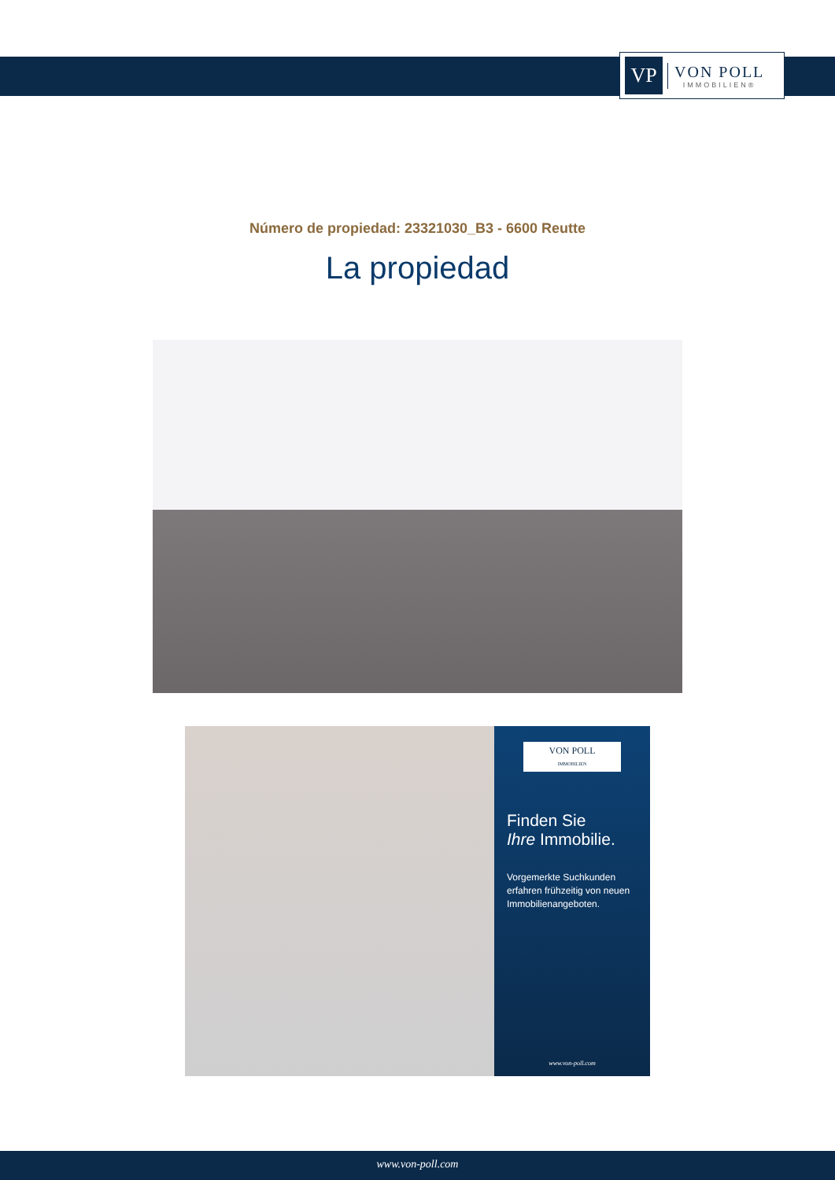VP
VON POLL
IMMOBILIEN®
Número de propiedad: 23321030_B3 - 6600 Reutte
La propiedad
VON POLL
IMMOBILIEN
Finden Sie
Ihre Immobilie.
Vorgemerkte Suchkunden erfahren frühzeitig von neuen Immobilienangeboten.
www.von-poll.com
www.von-poll.com